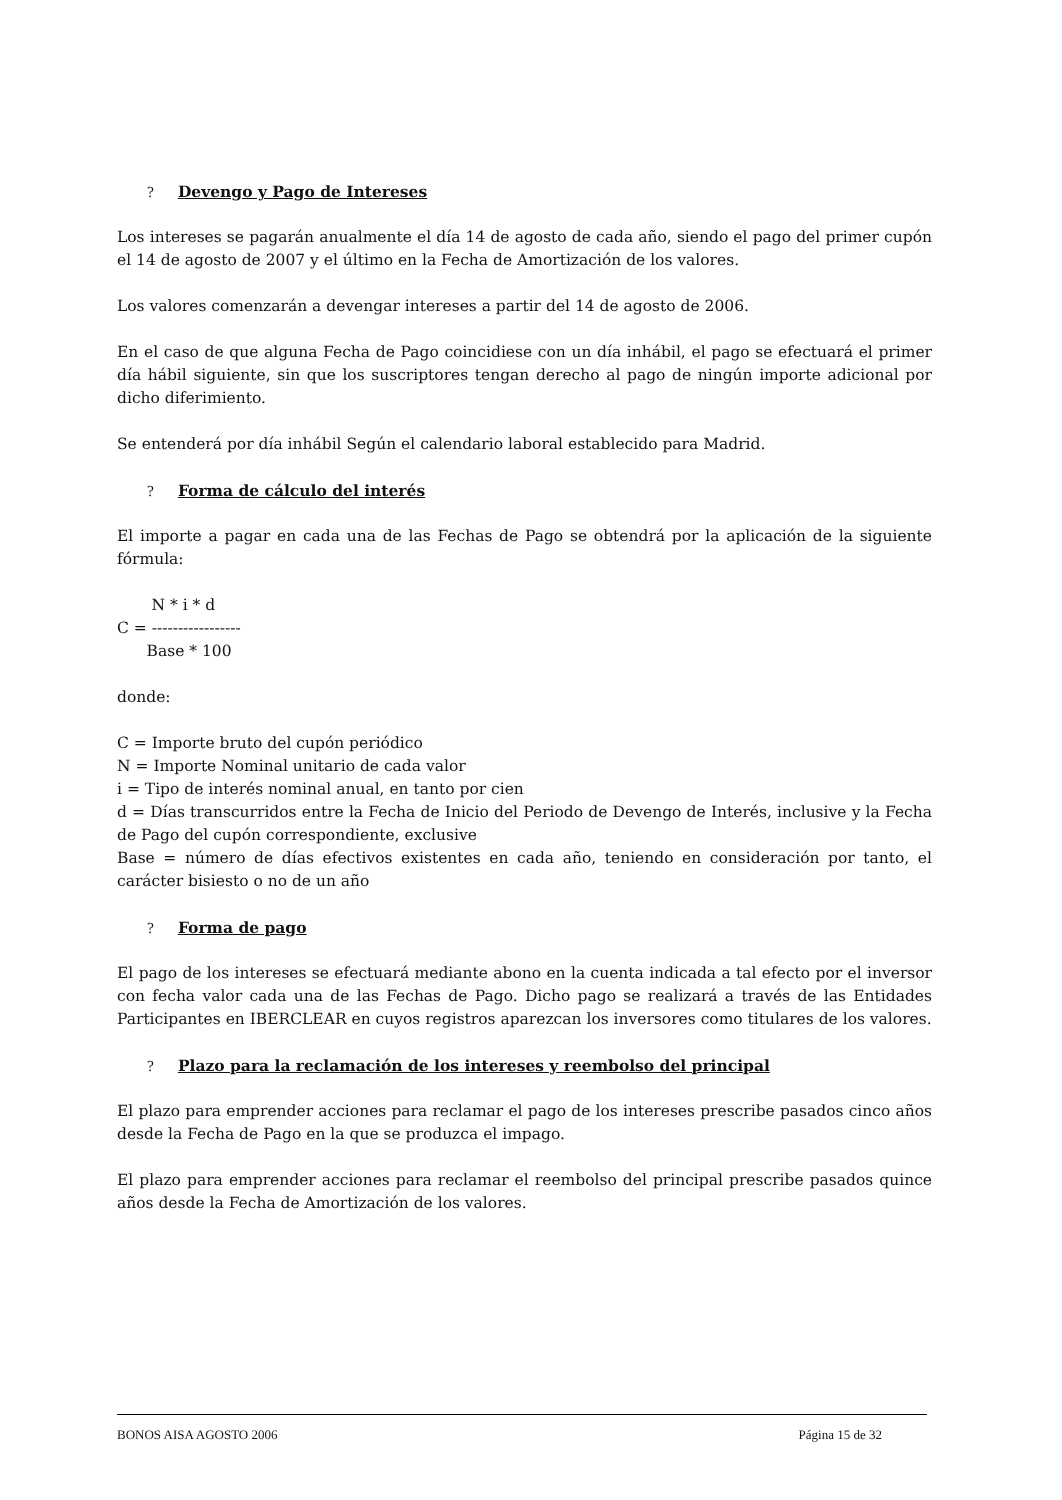? Devengo y Pago de Intereses
Los intereses se pagarán anualmente el día 14 de agosto de cada año, siendo el pago del primer cupón el 14 de agosto de 2007 y el último en la Fecha de Amortización de los valores.
Los valores comenzarán a devengar intereses a partir del 14 de agosto de 2006.
En el caso de que alguna Fecha de Pago coincidiese con un día inhábil, el pago se efectuará el primer día hábil siguiente, sin que los suscriptores tengan derecho al pago de ningún importe adicional por dicho diferimiento.
Se entenderá por día inhábil Según el calendario laboral establecido para Madrid.
? Forma de cálculo del interés
El importe a pagar en cada una de las Fechas de Pago se obtendrá por la aplicación de la siguiente fórmula:
N * i * d C = ----------------- Base * 100
donde:
C = Importe bruto del cupón periódico
N = Importe Nominal unitario de cada valor
i = Tipo de interés nominal anual, en tanto por cien
d = Días transcurridos entre la Fecha de Inicio del Periodo de Devengo de Interés, inclusive y la Fecha de Pago del cupón correspondiente, exclusive
Base = número de días efectivos existentes en cada año, teniendo en consideración por tanto, el carácter bisiesto o no de un año
? Forma de pago
El pago de los intereses se efectuará mediante abono en la cuenta indicada a tal efecto por el inversor con fecha valor cada una de las Fechas de Pago. Dicho pago se realizará a través de las Entidades Participantes en IBERCLEAR en cuyos registros aparezcan los inversores como titulares de los valores.
? Plazo para la reclamación de los intereses y reembolso del principal
El plazo para emprender acciones para reclamar el pago de los intereses prescribe pasados cinco años desde la Fecha de Pago en la que se produzca el impago.
El plazo para emprender acciones para reclamar el reembolso del principal prescribe pasados quince años desde la Fecha de Amortización de los valores.
BONOS AISA AGOSTO 2006 Página 15 de 32